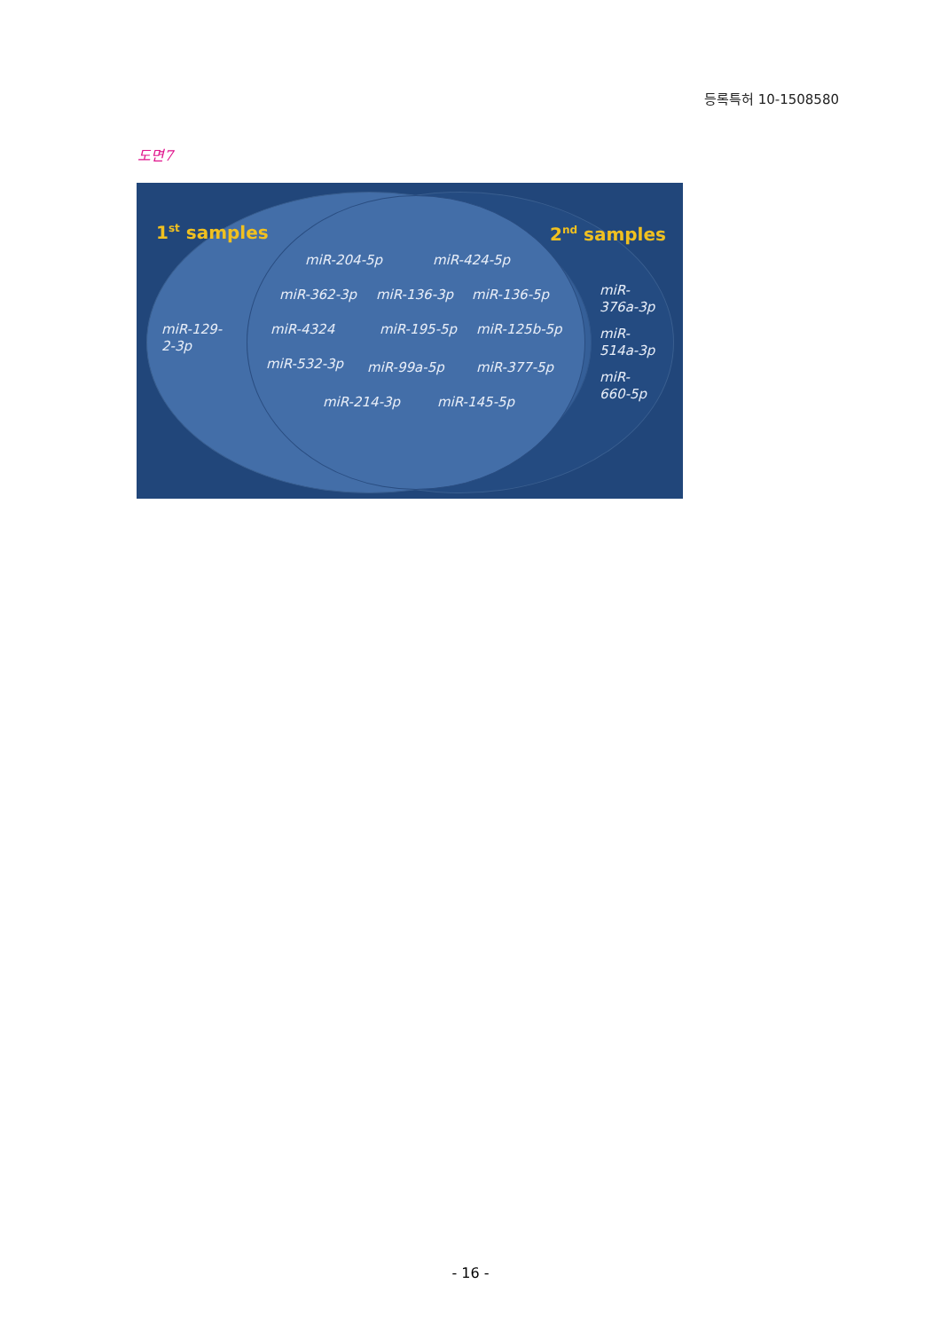등록특허 10-1508580
도면7
1<sup>st</sup> samples 2<sup>nd</sup> samples
miR-204-5p miR-424-5p
miR-362-3p miR-136-3p miR-136-5p
miR-
376a-3p
miR-129-
2-3p
miR-4324 miR-195-5p miR-125b-5p
miR-
514a-3p
miR-532-3p miR-99a-5p miR-377-5p
miR-
660-5p
miR-214-3p miR-145-5p
- 16 -